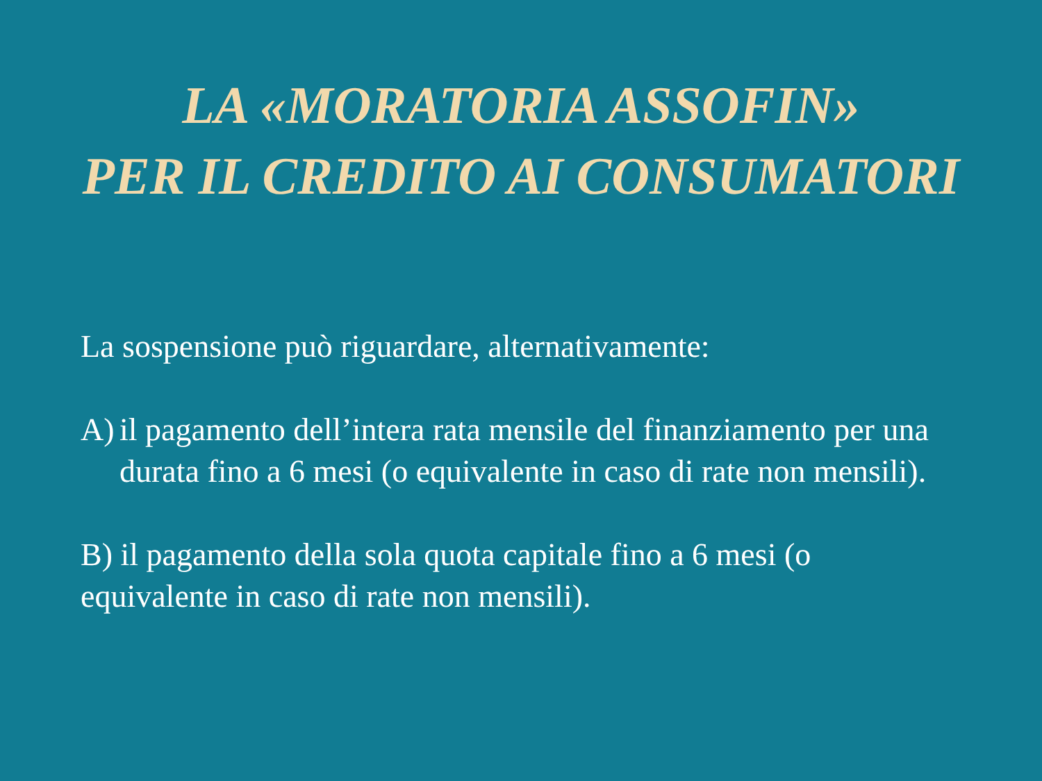LA «MORATORIA ASSOFIN»
PER IL CREDITO AI CONSUMATORI
La sospensione può riguardare, alternativamente:
A) il pagamento dell’intera rata mensile del finanziamento per una durata fino a 6 mesi (o equivalente in caso di rate non mensili).
B) il pagamento della sola quota capitale fino a 6 mesi (o equivalente in caso di rate non mensili).